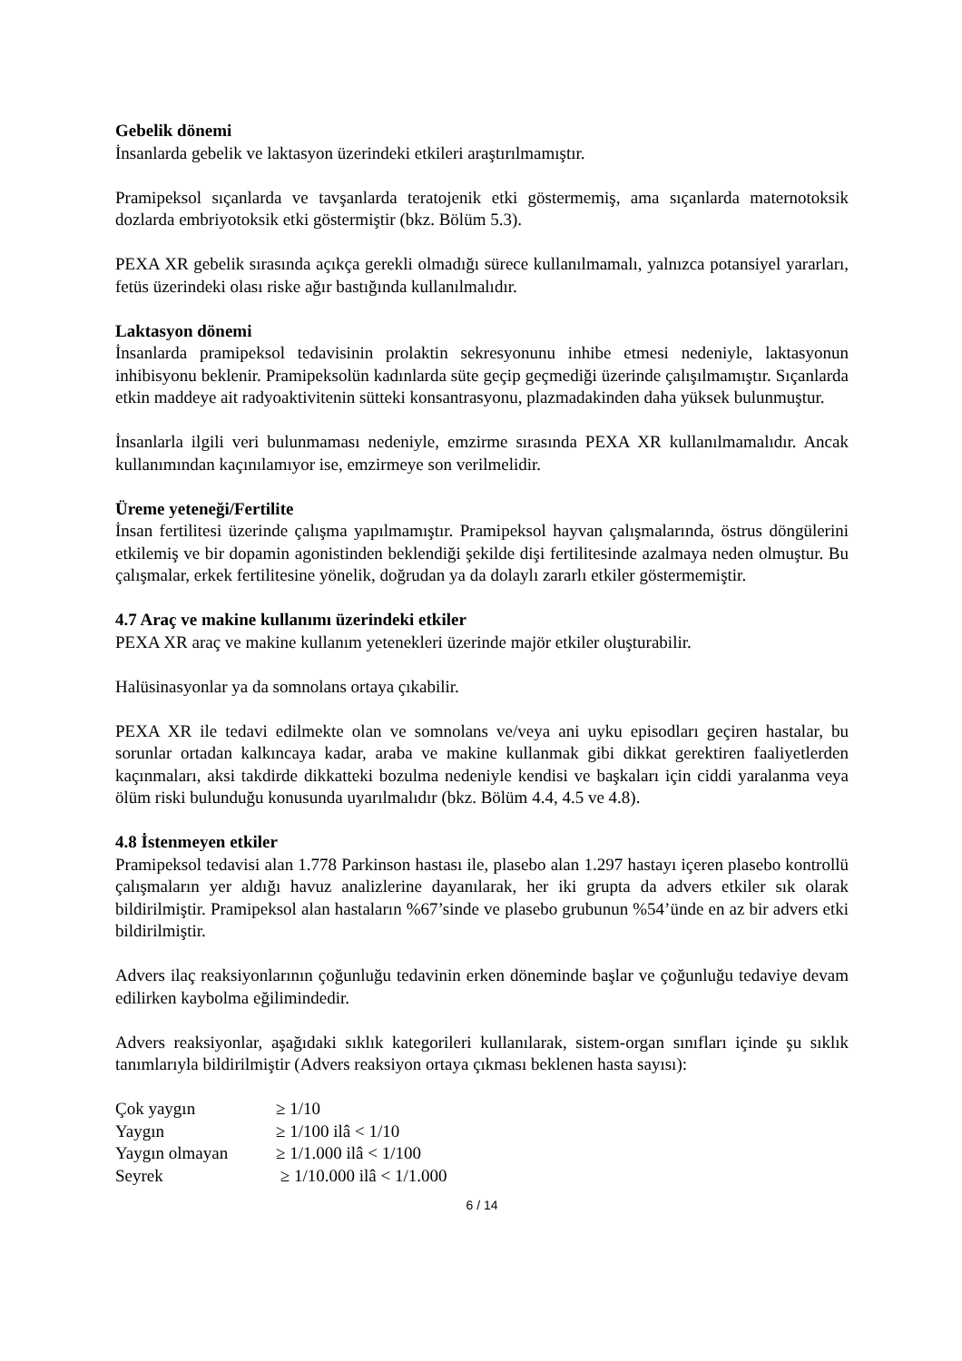Gebelik dönemi
İnsanlarda gebelik ve laktasyon üzerindeki etkileri araştırılmamıştır.
Pramipeksol sıçanlarda ve tavşanlarda teratojenik etki göstermemiş, ama sıçanlarda maternotoksik dozlarda embriyotoksik etki göstermiştir (bkz. Bölüm 5.3).
PEXA XR gebelik sırasında açıkça gerekli olmadığı sürece kullanılmamalı, yalnızca potansiyel yararları, fetüs üzerindeki olası riske ağır bastığında kullanılmalıdır.
Laktasyon dönemi
İnsanlarda pramipeksol tedavisinin prolaktin sekresyonunu inhibe etmesi nedeniyle, laktasyonun inhibisyonu beklenir. Pramipeksolün kadınlarda süte geçip geçmediği üzerinde çalışılmamıştır. Sıçanlarda etkin maddeye ait radyoaktivitenin sütteki konsantrasyonu, plazmadakinden daha yüksek bulunmuştur.
İnsanlarla ilgili veri bulunmaması nedeniyle, emzirme sırasında PEXA XR kullanılmamalıdır. Ancak kullanımından kaçınılamıyor ise, emzirmeye son verilmelidir.
Üreme yeteneği/Fertilite
İnsan fertilitesi üzerinde çalışma yapılmamıştır. Pramipeksol hayvan çalışmalarında, östrus döngülerini etkilemiş ve bir dopamin agonistinden beklendiği şekilde dişi fertilitesinde azalmaya neden olmuştur. Bu çalışmalar, erkek fertilitesine yönelik, doğrudan ya da dolaylı zararlı etkiler göstermemiştir.
4.7 Araç ve makine kullanımı üzerindeki etkiler
PEXA XR araç ve makine kullanım yetenekleri üzerinde majör etkiler oluşturabilir.
Halüsinasyonlar ya da somnolans ortaya çıkabilir.
PEXA XR ile tedavi edilmekte olan ve somnolans ve/veya ani uyku episodları geçiren hastalar, bu sorunlar ortadan kalkıncaya kadar, araba ve makine kullanmak gibi dikkat gerektiren faaliyetlerden kaçınmaları, aksi takdirde dikkatteki bozulma nedeniyle kendisi ve başkaları için ciddi yaralanma veya ölüm riski bulunduğu konusunda uyarılmalıdır (bkz. Bölüm 4.4, 4.5 ve 4.8).
4.8 İstenmeyen etkiler
Pramipeksol tedavisi alan 1.778 Parkinson hastası ile, plasebo alan 1.297 hastayı içeren plasebo kontrollü çalışmaların yer aldığı havuz analizlerine dayanılarak, her iki grupta da advers etkiler sık olarak bildirilmiştir. Pramipeksol alan hastaların %67’sinde ve plasebo grubunun %54’ünde en az bir advers etki bildirilmiştir.
Advers ilaç reaksiyonlarının çoğunluğu tedavinin erken döneminde başlar ve çoğunluğu tedaviye devam edilirken kaybolma eğilimindedir.
Advers reaksiyonlar, aşağıdaki sıklık kategorileri kullanılarak, sistem-organ sınıfları içinde şu sıklık tanımlarıyla bildirilmiştir (Advers reaksiyon ortaya çıkması beklenen hasta sayısı):
| Çok yaygın | ≥ 1/10 |
| Yaygın | ≥ 1/100 ilâ < 1/10 |
| Yaygın olmayan | ≥ 1/1.000 ilâ < 1/100 |
| Seyrek | ≥ 1/10.000 ilâ < 1/1.000 |
6 / 14